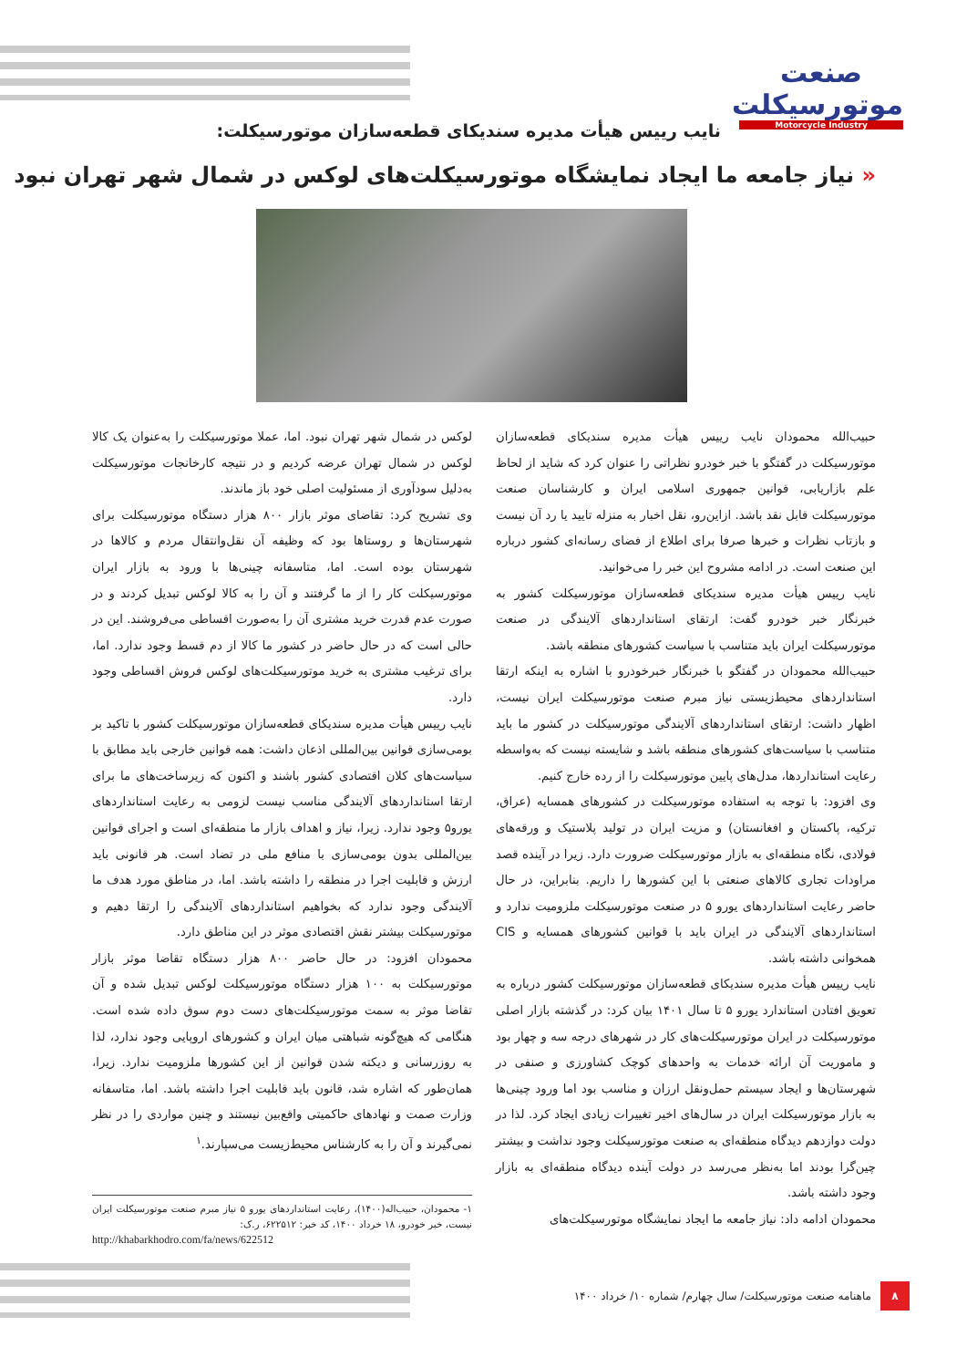صنعت موتورسیکلت
Motorcycle Industry
نایب رییس هیأت مدیره سندیکای قطعه‌سازان موتورسیکلت:
« نیاز جامعه ما ایجاد نمایشگاه موتورسیکلت‌های لوکس در شمال شهر تهران نبود
حبیب‌الله محمودان نایب رییس هیأت مدیره سندیکای قطعه‌سازان موتورسیکلت در گفتگو با خبر خودرو نظراتی را عنوان کرد که شاید از لحاظ علم بازاریابی، قوانین جمهوری اسلامی ایران و کارشناسان صنعت موتورسیکلت قابل نقد باشد. ازاین‌رو، نقل اخبار به منزله تایید یا رد آن نیست و بازتاب نظرات و خبرها صرفا برای اطلاع از فضای رسانه‌ای کشور درباره این صنعت است. در ادامه مشروح این خبر را می‌خوانید.
نایب رییس هیأت مدیره سندیکای قطعه‌سازان موتورسیکلت کشور به خبرنگار خبر خودرو گفت: ارتقای استانداردهای آلایندگی در صنعت موتورسیکلت ایران باید متناسب با سیاست کشورهای منطقه باشد.
حبیب‌الله محمودان در گفتگو با خبرنگار خبرخودرو با اشاره به اینکه ارتقا استانداردهای محیط‌زیستی نیاز مبرم صنعت موتورسیکلت ایران نیست، اظهار داشت: ارتقای استانداردهای آلایندگی موتورسیکلت در کشور ما باید متناسب با سیاست‌های کشورهای منطقه باشد و شایسته نیست که به‌واسطه رعایت استانداردها، مدل‌های پایین موتورسیکلت را از رده خارج کنیم.
وی افزود: با توجه به استفاده موتورسیکلت در کشورهای همسایه (عراق، ترکیه، پاکستان و افغانستان) و مزیت ایران در تولید پلاستیک و ورقه‌های فولادی، نگاه منطقه‌ای به بازار موتورسیکلت ضرورت دارد. زیرا در آینده قصد مراودات تجاری کالاهای صنعتی با این کشورها را داریم. بنابراین، در حال حاضر رعایت استانداردهای یورو ۵ در صنعت موتورسیکلت ملزومیت ندارد و استانداردهای آلایندگی در ایران باید با قوانین کشورهای همسایه و CIS همخوانی داشته باشد.
نایب رییس هیأت مدیره سندیکای قطعه‌سازان موتورسیکلت کشور درباره به تعویق افتادن استاندارد یورو ۵ تا سال ۱۴۰۱ بیان کرد: در گذشته بازار اصلی موتورسیکلت در ایران موتورسیکلت‌های کار در شهرهای درجه سه و چهار بود و ماموریت آن ارائه خدمات به واحدهای کوچک کشاورزی و صنفی در شهرستان‌ها و ایجاد سیستم حمل‌ونقل ارزان و مناسب بود اما ورود چینی‌ها به بازار موتورسیکلت ایران در سال‌های اخیر تغییرات زیادی ایجاد کرد. لذا در دولت دوازدهم دیدگاه منطقه‌ای به صنعت موتورسیکلت وجود نداشت و بیشتر چین‌گرا بودند اما به‌نظر می‌رسد در دولت آینده دیدگاه منطقه‌ای به بازار وجود داشته باشد.
محمودان ادامه داد: نیاز جامعه ما ایجاد نمایشگاه موتورسیکلت‌های
لوکس در شمال شهر تهران نبود. اما، عملا موتورسیکلت را به‌عنوان یک کالا لوکس در شمال تهران عرضه کردیم و در نتیجه کارخانجات موتورسیکلت به‌دلیل سودآوری از مسئولیت اصلی خود باز ماندند.
وی تشریح کرد: تقاضای موثر بازار ۸۰۰ هزار دستگاه موتورسیکلت برای شهرستان‌ها و روستاها بود که وظیفه آن نقل‌وانتقال مردم و کالاها در شهرستان بوده است. اما، متاسفانه چینی‌ها با ورود به بازار ایران موتورسیکلت کار را از ما گرفتند و آن را به کالا لوکس تبدیل کردند و در صورت عدم قدرت خرید مشتری آن را به‌صورت اقساطی می‌فروشند. این در حالی است که در حال حاضر در کشور ما کالا از دم قسط وجود ندارد. اما، برای ترغیب مشتری به خرید موتورسیکلت‌های لوکس فروش اقساطی وجود دارد.
نایب رییس هیأت مدیره سندیکای قطعه‌سازان موتورسیکلت کشور با تاکید بر بومی‌سازی قوانین بین‌المللی اذعان داشت: همه قوانین خارجی باید مطابق با سیاست‌های کلان اقتصادی کشور باشند و اکنون که زیرساخت‌های ما برای ارتقا استانداردهای آلایندگی مناسب نیست لزومی به رعایت استانداردهای یورو۵ وجود ندارد. زیرا، نیاز و اهداف بازار ما منطقه‌ای است و اجرای قوانین بین‌المللی بدون بومی‌سازی با منافع ملی در تضاد است. هر قانونی باید ارزش و قابلیت اجرا در منطقه را داشته باشد. اما، در مناطق مورد هدف ما آلایندگی وجود ندارد که بخواهیم استانداردهای آلایندگی را ارتقا دهیم و موتورسیکلت بیشتر نقش اقتصادی موثر در این مناطق دارد.
محمودان افزود: در حال حاضر ۸۰۰ هزار دستگاه تقاضا موثر بازار موتورسیکلت به ۱۰۰ هزار دستگاه موتورسیکلت لوکس تبدیل شده و آن تقاضا موثر به سمت موتورسیکلت‌های دست دوم سوق داده شده است. هنگامی که هیچ‌گونه شباهتی میان ایران و کشورهای اروپایی وجود ندارد، لذا به روزرسانی و دیکته شدن قوانین از این کشورها ملزومیت ندارد. زیرا، همان‌طور که اشاره شد، قانون باید قابلیت اجرا داشته باشد. اما، متاسفانه وزارت صمت و نهادهای حاکمیتی واقع‌بین نیستند و چنین مواردی را در نظر نمی‌گیرند و آن را به کارشناس محیط‌زیست می‌سپارند.<sup>۱</sup>
۱- محمودان، حبیب‌اله(۱۴۰۰)، رعایت استانداردهای یورو ۵ نیاز مبرم صنعت موتورسیکلت ایران نیست، خبر خودرو، ۱۸ خرداد ۱۴۰۰، کد خبر: ۶۲۲۵۱۲، ر.ک:
http://khabarkhodro.com/fa/news/622512
۸
ماهنامه صنعت موتورسیکلت/ سال چهارم/ شماره ۱۰/ خرداد ۱۴۰۰